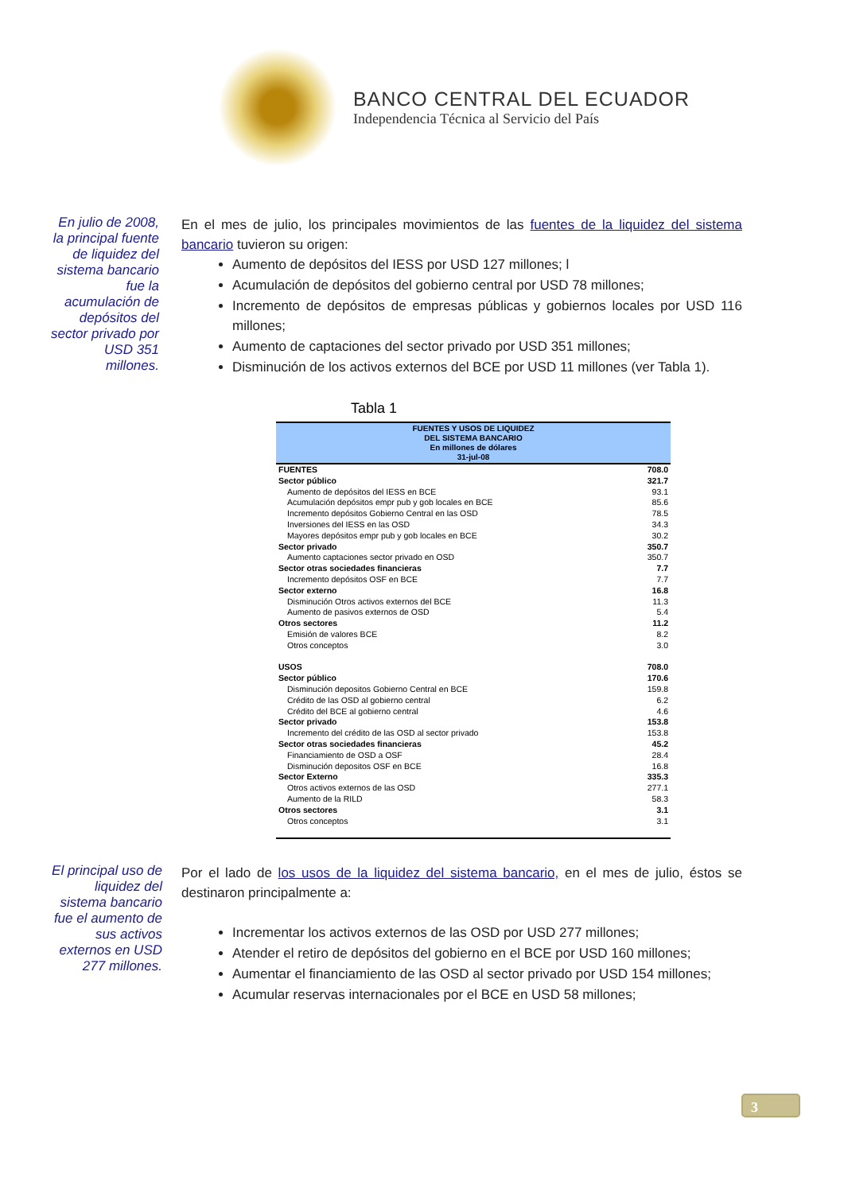BANCO CENTRAL DEL ECUADOR
Independencia Técnica al Servicio del País
En julio de 2008, la principal fuente de liquidez del sistema bancario fue la acumulación de depósitos del sector privado por USD 351 millones.
En el mes de julio, los principales movimientos de las fuentes de la liquidez del sistema bancario tuvieron su origen:
Aumento de depósitos del IESS por USD 127 millones; l
Acumulación de depósitos del gobierno central por USD 78 millones;
Incremento de depósitos de empresas públicas y gobiernos locales por USD 116 millones;
Aumento de captaciones del sector privado por USD 351 millones;
Disminución de los activos externos del BCE por USD 11 millones (ver Tabla 1).
Tabla 1
| FUENTES Y USOS DE LIQUIDEZ DEL SISTEMA BANCARIO En millones de dólares 31-jul-08 | |
| --- | --- |
| FUENTES | 708.0 |
| Sector público | 321.7 |
| Aumento de depósitos del IESS en BCE | 93.1 |
| Acumulación depósitos empr pub y gob locales en BCE | 85.6 |
| Incremento depósitos Gobierno Central en las OSD | 78.5 |
| Inversiones del IESS en las OSD | 34.3 |
| Mayores depósitos empr pub y gob locales en BCE | 30.2 |
| Sector privado | 350.7 |
| Aumento captaciones sector privado en OSD | 350.7 |
| Sector otras sociedades financieras | 7.7 |
| Incremento depósitos OSF en BCE | 7.7 |
| Sector externo | 16.8 |
| Disminución Otros activos externos del BCE | 11.3 |
| Aumento de pasivos externos de OSD | 5.4 |
| Otros sectores | 11.2 |
| Emisión de valores BCE | 8.2 |
| Otros conceptos | 3.0 |
| USOS | 708.0 |
| Sector público | 170.6 |
| Disminución depositos Gobierno Central en BCE | 159.8 |
| Crédito de las OSD al gobierno central | 6.2 |
| Crédito del BCE al gobierno central | 4.6 |
| Sector privado | 153.8 |
| Incremento del crédito de las OSD al sector privado | 153.8 |
| Sector otras sociedades financieras | 45.2 |
| Financiamiento de OSD a OSF | 28.4 |
| Disminución depositos OSF en BCE | 16.8 |
| Sector Externo | 335.3 |
| Otros activos externos de las OSD | 277.1 |
| Aumento de la RILD | 58.3 |
| Otros sectores | 3.1 |
| Otros conceptos | 3.1 |
El principal uso de liquidez del sistema bancario fue el aumento de sus activos externos en USD 277 millones.
Por el lado de los usos de la liquidez del sistema bancario, en el mes de julio, éstos se destinaron principalmente a:
Incrementar los activos externos de las OSD por USD 277 millones;
Atender el retiro de depósitos del gobierno en el BCE por USD 160 millones;
Aumentar el financiamiento de las OSD al sector privado por USD 154 millones;
Acumular reservas internacionales por el BCE en USD 58 millones;
3